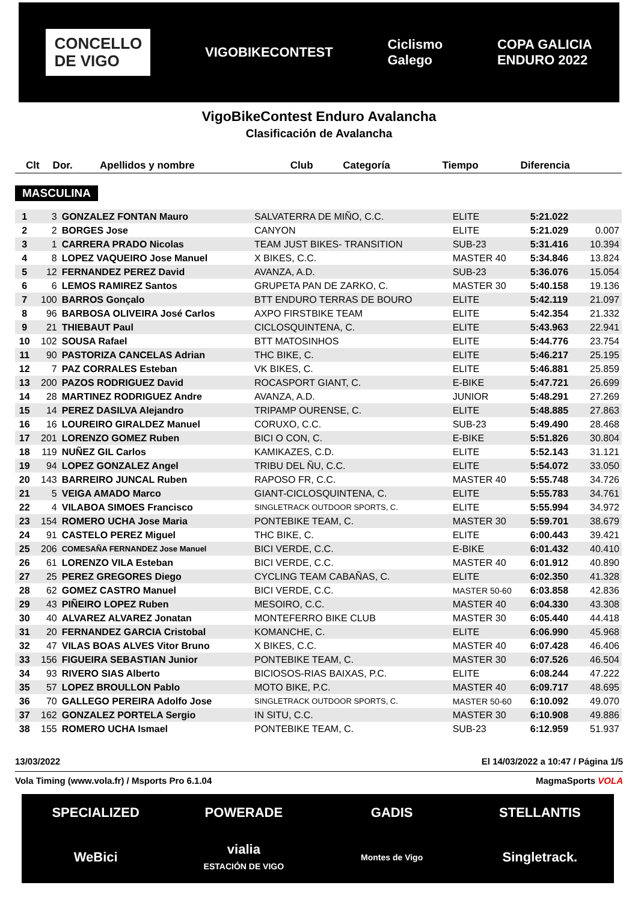CONCELLO
DE VIGO
VIGOBIKECONTEST
Ciclismo
Galego
COPA GALICIA
ENDURO 2022
VigoBikeContest Enduro Avalancha
Clasificación de Avalancha
| Clt | Dor. | Apellidos y nombre | Club | Categoría | Tiempo | Diferencia |
| --- | --- | --- | --- | --- | --- | --- |
MASCULINA
| 1 | 3 | GONZALEZ FONTAN Mauro | SALVATERRA DE MIÑO, C.C. | ELITE | 5:21.022 | |
| 2 | 2 | BORGES Jose | CANYON | ELITE | 5:21.029 | 0.007 |
| 3 | 1 | CARRERA PRADO Nicolas | TEAM JUST BIKES- TRANSITION | SUB-23 | 5:31.416 | 10.394 |
| 4 | 8 | LOPEZ VAQUEIRO Jose Manuel | X BIKES, C.C. | MASTER 40 | 5:34.846 | 13.824 |
| 5 | 12 | FERNANDEZ PEREZ David | AVANZA, A.D. | SUB-23 | 5:36.076 | 15.054 |
| 6 | 6 | LEMOS RAMIREZ Santos | GRUPETA PAN DE ZARKO, C. | MASTER 30 | 5:40.158 | 19.136 |
| 7 | 100 | BARROS Gonçalo | BTT ENDURO TERRAS DE BOURO | ELITE | 5:42.119 | 21.097 |
| 8 | 96 | BARBOSA OLIVEIRA José Carlos | AXPO FIRSTBIKE TEAM | ELITE | 5:42.354 | 21.332 |
| 9 | 21 | THIEBAUT Paul | CICLOSQUINTENA, C. | ELITE | 5:43.963 | 22.941 |
| 10 | 102 | SOUSA Rafael | BTT MATOSINHOS | ELITE | 5:44.776 | 23.754 |
| 11 | 90 | PASTORIZA CANCELAS Adrian | THC BIKE, C. | ELITE | 5:46.217 | 25.195 |
| 12 | 7 | PAZ CORRALES Esteban | VK BIKES, C. | ELITE | 5:46.881 | 25.859 |
| 13 | 200 | PAZOS RODRIGUEZ David | ROCASPORT GIANT, C. | E-BIKE | 5:47.721 | 26.699 |
| 14 | 28 | MARTINEZ RODRIGUEZ Andre | AVANZA, A.D. | JUNIOR | 5:48.291 | 27.269 |
| 15 | 14 | PEREZ DASILVA Alejandro | TRIPAMP OURENSE, C. | ELITE | 5:48.885 | 27.863 |
| 16 | 16 | LOUREIRO GIRALDEZ Manuel | CORUXO, C.C. | SUB-23 | 5:49.490 | 28.468 |
| 17 | 201 | LORENZO GOMEZ Ruben | BICI O CON, C. | E-BIKE | 5:51.826 | 30.804 |
| 18 | 119 | NUÑEZ GIL Carlos | KAMIKAZES, C.D. | ELITE | 5:52.143 | 31.121 |
| 19 | 94 | LOPEZ GONZALEZ Angel | TRIBU DEL ÑU, C.C. | ELITE | 5:54.072 | 33.050 |
| 20 | 143 | BARREIRO JUNCAL Ruben | RAPOSO FR, C.C. | MASTER 40 | 5:55.748 | 34.726 |
| 21 | 5 | VEIGA AMADO Marco | GIANT-CICLOSQUINTENA, C. | ELITE | 5:55.783 | 34.761 |
| 22 | 4 | VILABOA SIMOES Francisco | SINGLETRACK OUTDOOR SPORTS, C. | ELITE | 5:55.994 | 34.972 |
| 23 | 154 | ROMERO UCHA Jose Maria | PONTEBIKE TEAM, C. | MASTER 30 | 5:59.701 | 38.679 |
| 24 | 91 | CASTELO PEREZ Miguel | THC BIKE, C. | ELITE | 6:00.443 | 39.421 |
| 25 | 206 | COMESAÑA FERNANDEZ Jose Manuel | BICI VERDE, C.C. | E-BIKE | 6:01.432 | 40.410 |
| 26 | 61 | LORENZO VILA Esteban | BICI VERDE, C.C. | MASTER 40 | 6:01.912 | 40.890 |
| 27 | 25 | PEREZ GREGORES Diego | CYCLING TEAM CABAÑAS, C. | ELITE | 6:02.350 | 41.328 |
| 28 | 62 | GOMEZ CASTRO Manuel | BICI VERDE, C.C. | MASTER 50-60 | 6:03.858 | 42.836 |
| 29 | 43 | PIÑEIRO LOPEZ Ruben | MESOIRO, C.C. | MASTER 40 | 6:04.330 | 43.308 |
| 30 | 40 | ALVAREZ ALVAREZ Jonatan | MONTEFERRO BIKE CLUB | MASTER 30 | 6:05.440 | 44.418 |
| 31 | 20 | FERNANDEZ GARCIA Cristobal | KOMANCHE, C. | ELITE | 6:06.990 | 45.968 |
| 32 | 47 | VILAS BOAS ALVES Vitor Bruno | X BIKES, C.C. | MASTER 40 | 6:07.428 | 46.406 |
| 33 | 156 | FIGUEIRA SEBASTIAN Junior | PONTEBIKE TEAM, C. | MASTER 30 | 6:07.526 | 46.504 |
| 34 | 93 | RIVERO SIAS Alberto | BICIOSOS-RIAS BAIXAS, P.C. | ELITE | 6:08.244 | 47.222 |
| 35 | 57 | LOPEZ BROULLON Pablo | MOTO BIKE, P.C. | MASTER 40 | 6:09.717 | 48.695 |
| 36 | 70 | GALLEGO PEREIRA Adolfo Jose | SINGLETRACK OUTDOOR SPORTS, C. | MASTER 50-60 | 6:10.092 | 49.070 |
| 37 | 162 | GONZALEZ PORTELA Sergio | IN SITU, C.C. | MASTER 30 | 6:10.908 | 49.886 |
| 38 | 155 | ROMERO UCHA Ismael | PONTEBIKE TEAM, C. | SUB-23 | 6:12.959 | 51.937 |
13/03/2022 El 14/03/2022 a 10:47 / Página 1/5
Vola Timing (www.vola.fr) / Msports Pro 6.1.04 MagmaSports VOLA
SPECIALIZED
POWERADE
GADIS
STELLANTIS
WeBici
vialia
ESTACIÓN DE VIGO
Montes de Vigo
Singletrack.